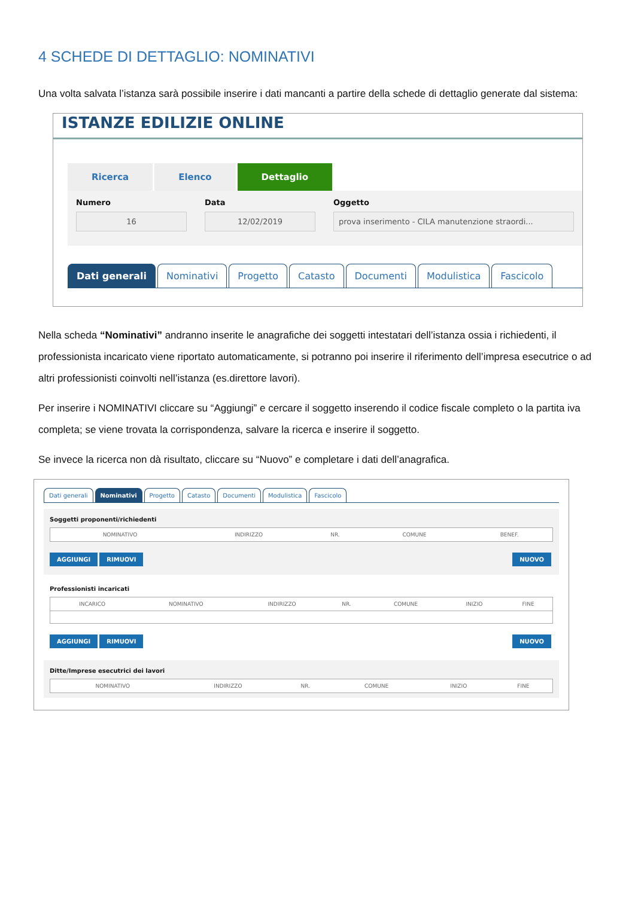4 SCHEDE DI DETTAGLIO: NOMINATIVI
Una volta salvata l’istanza sarà possibile inserire i dati mancanti a partire della schede di dettaglio generate dal sistema:
ISTANZE EDILIZIE ONLINE
Ricerca Elenco Dettaglio
Numero
16
Data
12/02/2019
Oggetto
prova inserimento - CILA manutenzione straordi...
Dati generali Nominativi Progetto Catasto Documenti Modulistica Fascicolo
Nella scheda “Nominativi” andranno inserite le anagrafiche dei soggetti intestatari dell’istanza ossia i richiedenti, il professionista incaricato viene riportato automaticamente, si potranno poi inserire il riferimento dell’impresa esecutrice o ad altri professionisti coinvolti nell’istanza (es.direttore lavori).
Per inserire i NOMINATIVI cliccare su “Aggiungi” e cercare il soggetto inserendo il codice fiscale completo o la partita iva completa; se viene trovata la corrispondenza, salvare la ricerca e inserire il soggetto.
Se invece la ricerca non dà risultato, cliccare su “Nuovo” e completare i dati dell’anagrafica.
Dati generali Nominativi Progetto Catasto Documenti Modulistica Fascicolo
Soggetti proponenti/richiedenti
| NOMINATIVO | INDIRIZZO | NR. | COMUNE | BENEF. |
| --- | --- | --- | --- | --- |
AGGIUNGI RIMUOVI NUOVO
Professionisti incaricati
| INCARICO | NOMINATIVO | INDIRIZZO | NR. | COMUNE | INIZIO | FINE |
| --- | --- | --- | --- | --- | --- | --- |
AGGIUNGI RIMUOVI NUOVO
Ditte/Imprese esecutrici dei lavori
| NOMINATIVO | INDIRIZZO | NR. | COMUNE | INIZIO | FINE |
| --- | --- | --- | --- | --- | --- |